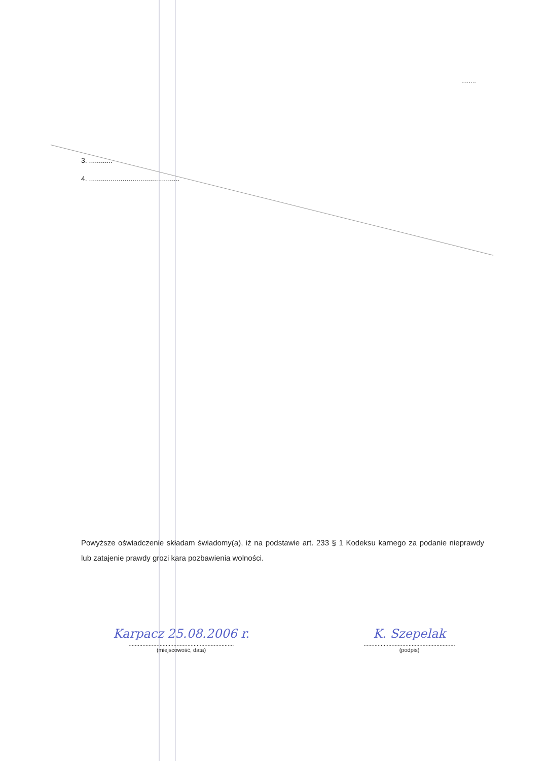........
3. ............
4. ..............................................
Powyższe oświadczenie składam świadomy(a), iż na podstawie art. 233 § 1 Kodeksu karnego za podanie nieprawdy lub zatajenie prawdy grozi kara pozbawienia wolności.
Karpacz 25.08.2006 r.....................................................................
(miejscowość, data)
K. Szepelak...........................................................
(podpis)